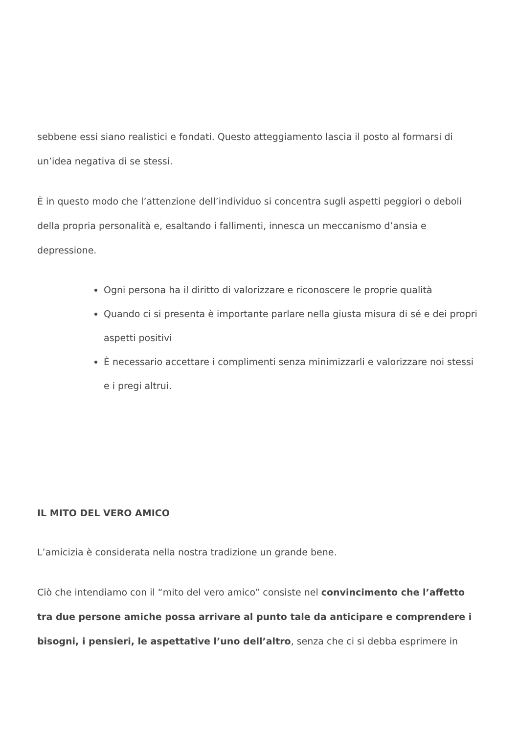sebbene essi siano realistici e fondati. Questo atteggiamento lascia il posto al formarsi di un’idea negativa di se stessi.
È in questo modo che l’attenzione dell’individuo si concentra sugli aspetti peggiori o deboli della propria personalità e, esaltando i fallimenti, innesca un meccanismo d’ansia e depressione.
Ogni persona ha il diritto di valorizzare e riconoscere le proprie qualità
Quando ci si presenta è importante parlare nella giusta misura di sé e dei propri aspetti positivi
È necessario accettare i complimenti senza minimizzarli e valorizzare noi stessi e i pregi altrui.
IL MITO DEL VERO AMICO
L’amicizia è considerata nella nostra tradizione un grande bene.
Ciò che intendiamo con il “mito del vero amico” consiste nel convincimento che l’affetto tra due persone amiche possa arrivare al punto tale da anticipare e comprendere i bisogni, i pensieri, le aspettative l’uno dell’altro, senza che ci si debba esprimere in